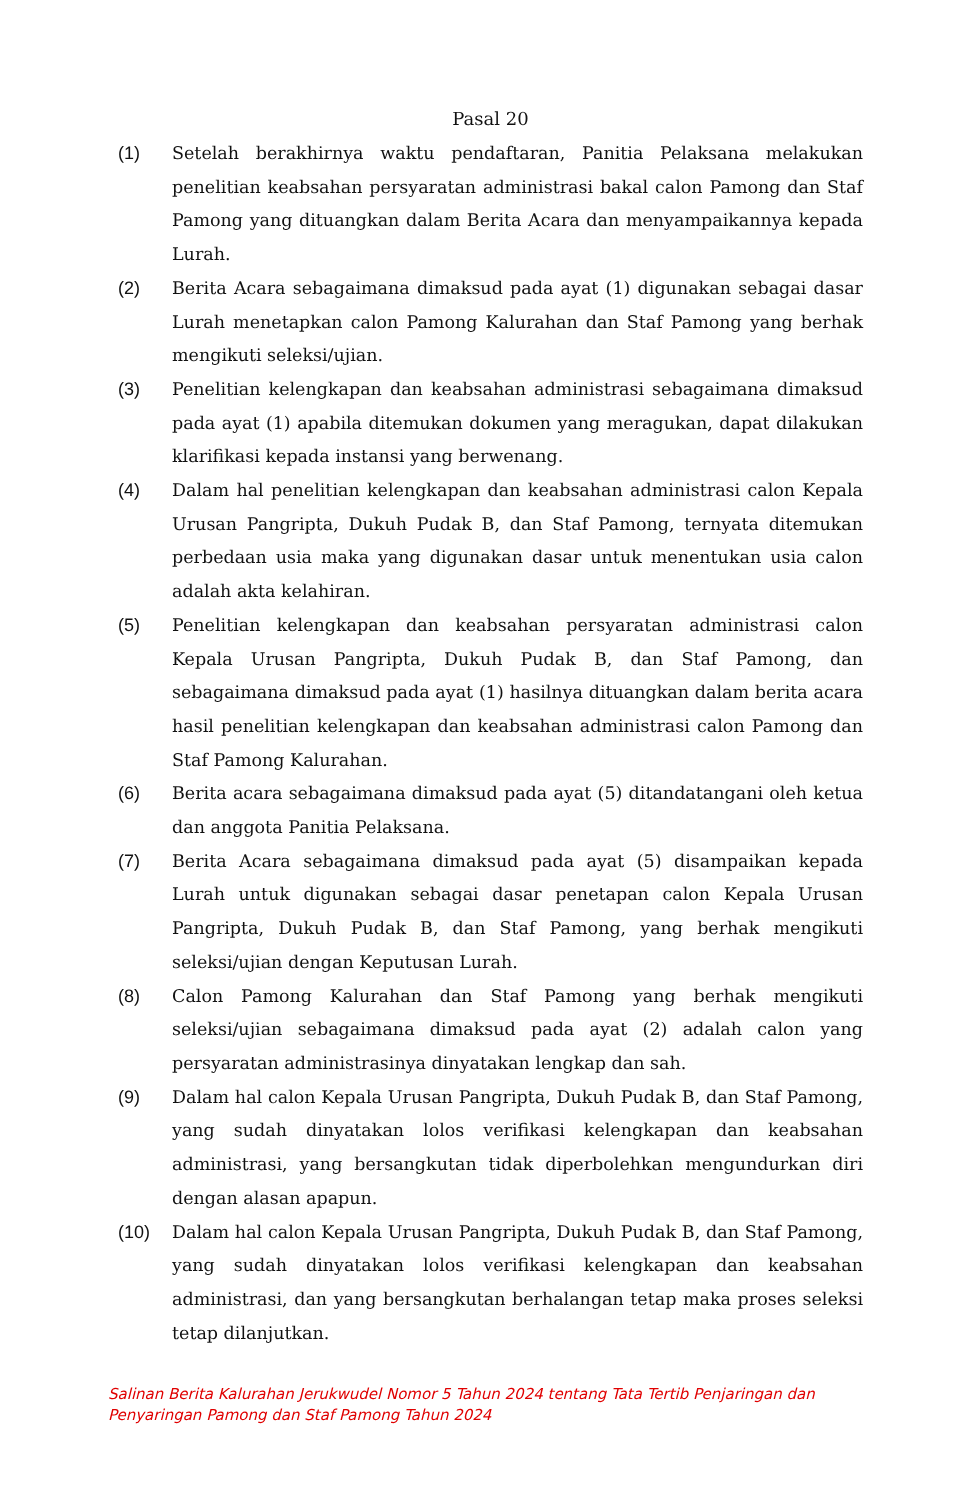Pasal 20
(1) Setelah berakhirnya waktu pendaftaran, Panitia Pelaksana melakukan penelitian keabsahan persyaratan administrasi bakal calon Pamong dan Staf Pamong yang dituangkan dalam Berita Acara dan menyampaikannya kepada Lurah.
(2) Berita Acara sebagaimana dimaksud pada ayat (1) digunakan sebagai dasar Lurah menetapkan calon Pamong Kalurahan dan Staf Pamong yang berhak mengikuti seleksi/ujian.
(3) Penelitian kelengkapan dan keabsahan administrasi sebagaimana dimaksud pada ayat (1) apabila ditemukan dokumen yang meragukan, dapat dilakukan klarifikasi kepada instansi yang berwenang.
(4) Dalam hal penelitian kelengkapan dan keabsahan administrasi calon Kepala Urusan Pangripta, Dukuh Pudak B, dan Staf Pamong, ternyata ditemukan perbedaan usia maka yang digunakan dasar untuk menentukan usia calon adalah akta kelahiran.
(5) Penelitian kelengkapan dan keabsahan persyaratan administrasi calon Kepala Urusan Pangripta, Dukuh Pudak B, dan Staf Pamong, dan sebagaimana dimaksud pada ayat (1) hasilnya dituangkan dalam berita acara hasil penelitian kelengkapan dan keabsahan administrasi calon Pamong dan Staf Pamong Kalurahan.
(6) Berita acara sebagaimana dimaksud pada ayat (5) ditandatangani oleh ketua dan anggota Panitia Pelaksana.
(7) Berita Acara sebagaimana dimaksud pada ayat (5) disampaikan kepada Lurah untuk digunakan sebagai dasar penetapan calon Kepala Urusan Pangripta, Dukuh Pudak B, dan Staf Pamong, yang berhak mengikuti seleksi/ujian dengan Keputusan Lurah.
(8) Calon Pamong Kalurahan dan Staf Pamong yang berhak mengikuti seleksi/ujian sebagaimana dimaksud pada ayat (2) adalah calon yang persyaratan administrasinya dinyatakan lengkap dan sah.
(9) Dalam hal calon Kepala Urusan Pangripta, Dukuh Pudak B, dan Staf Pamong, yang sudah dinyatakan lolos verifikasi kelengkapan dan keabsahan administrasi, yang bersangkutan tidak diperbolehkan mengundurkan diri dengan alasan apapun.
(10) Dalam hal calon Kepala Urusan Pangripta, Dukuh Pudak B, dan Staf Pamong, yang sudah dinyatakan lolos verifikasi kelengkapan dan keabsahan administrasi, dan yang bersangkutan berhalangan tetap maka proses seleksi tetap dilanjutkan.
Salinan Berita Kalurahan Jerukwudel Nomor 5 Tahun 2024 tentang Tata Tertib Penjaringan dan
Penyaringan Pamong dan Staf Pamong Tahun 2024